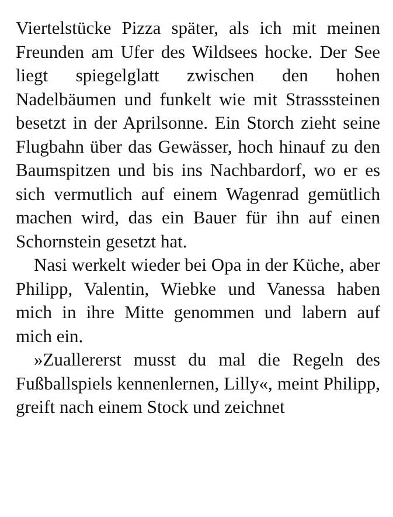Viertelstücke Pizza später, als ich mit meinen Freunden am Ufer des Wildsees hocke. Der See liegt spiegelglatt zwischen den hohen Nadelbäumen und funkelt wie mit Strasssteinen besetzt in der Aprilsonne. Ein Storch zieht seine Flugbahn über das Gewässer, hoch hinauf zu den Baumspitzen und bis ins Nachbardorf, wo er es sich vermutlich auf einem Wagenrad gemütlich machen wird, das ein Bauer für ihn auf einen Schornstein gesetzt hat.
Nasi werkelt wieder bei Opa in der Küche, aber Philipp, Valentin, Wiebke und Vanessa haben mich in ihre Mitte genommen und labern auf mich ein.
»Zuallererst musst du mal die Regeln des Fußballspiels kennenlernen, Lilly«, meint Philipp, greift nach einem Stock und zeichnet